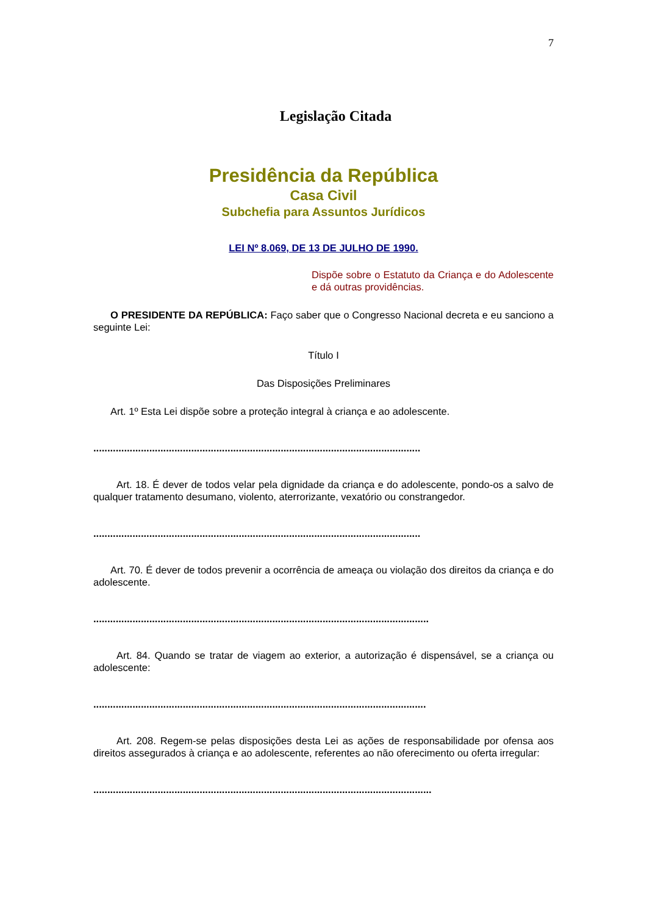7
Legislação Citada
Presidência da República
Casa Civil
Subchefia para Assuntos Jurídicos
LEI Nº 8.069, DE 13 DE JULHO DE 1990.
Dispõe sobre o Estatuto da Criança e do Adolescente e dá outras providências.
O PRESIDENTE DA REPÚBLICA: Faço saber que o Congresso Nacional decreta e eu sanciono a seguinte Lei:
Título I
Das Disposições Preliminares
Art. 1º Esta Lei dispõe sobre a proteção integral à criança e ao adolescente.
.....................................................................................................................
Art. 18. É dever de todos velar pela dignidade da criança e do adolescente, pondo-os a salvo de qualquer tratamento desumano, violento, aterrorizante, vexatório ou constrangedor.
.....................................................................................................................
Art. 70. É dever de todos prevenir a ocorrência de ameaça ou violação dos direitos da criança e do adolescente.
........................................................................................................................
Art. 84. Quando se tratar de viagem ao exterior, a autorização é dispensável, se a criança ou adolescente:
.......................................................................................................................
Art. 208. Regem-se pelas disposições desta Lei as ações de responsabilidade por ofensa aos direitos assegurados à criança e ao adolescente, referentes ao não oferecimento ou oferta irregular:
.........................................................................................................................